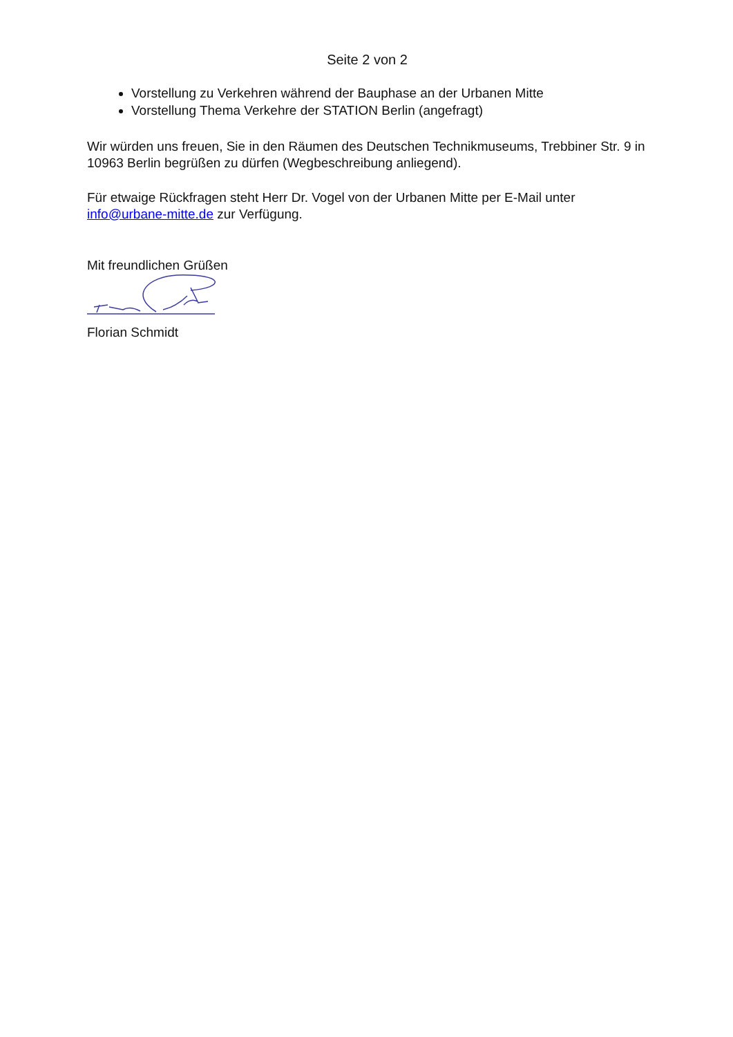Seite 2 von 2
Vorstellung zu Verkehren während der Bauphase an der Urbanen Mitte
Vorstellung Thema Verkehre der STATION Berlin (angefragt)
Wir würden uns freuen, Sie in den Räumen des Deutschen Technikmuseums, Trebbiner Str. 9 in 10963 Berlin begrüßen zu dürfen (Wegbeschreibung anliegend).
Für etwaige Rückfragen steht Herr Dr. Vogel von der Urbanen Mitte per E-Mail unter info@urbane-mitte.de zur Verfügung.
Mit freundlichen Grüßen
Florian Schmidt